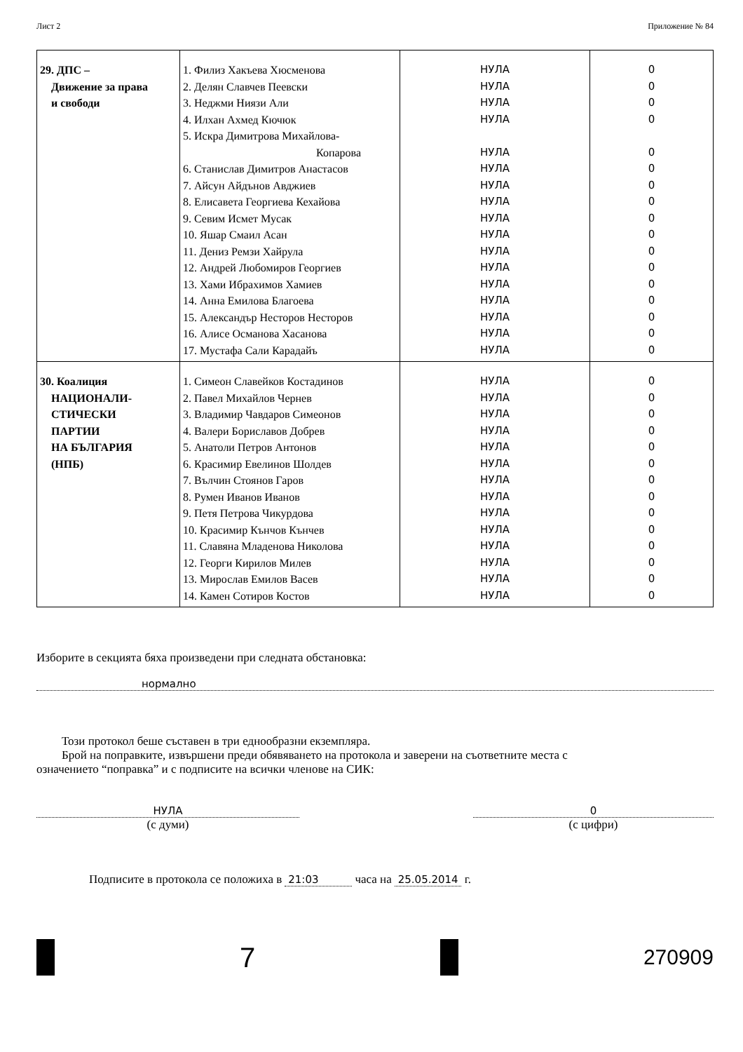Лист 2 Приложение № 84
| 29. ДПС – Движение за права и свободи | 1. Филиз Хакъева Хюсменова 2. Делян Славчев Пеевски 3. Неджми Ниязи Али 4. Илхан Ахмед Кючюк 5. Искра Димитрова Михайлова- Копарова 6. Станислав Димитров Анастасов 7. Айсун Айдънов Авджиев 8. Елисавета Георгиева Кехайова 9. Севим Исмет Мусак 10. Яшар Смаил Асан 11. Дениз Ремзи Хайрула 12. Андрей Любомиров Георгиев 13. Хами Ибрахимов Хамиев 14. Анна Емилова Благоева 15. Александър Несторов Несторов 16. Алисе Османова Хасанова 17. Мустафа Сали Карадайъ | НУЛА НУЛА НУЛА НУЛА НУЛА НУЛА НУЛА НУЛА НУЛА НУЛА НУЛА НУЛА НУЛА НУЛА НУЛА НУЛА НУЛА | 0 0 0 0 0 0 0 0 0 0 0 0 0 0 0 0 0 |
| 30. Коалиция НАЦИОНАЛИ- СТИЧЕСКИ ПАРТИИ НА БЪЛГАРИЯ (НПБ) | 1. Симеон Славейков Костадинов 2. Павел Михайлов Чернев 3. Владимир Чавдаров Симеонов 4. Валери Бориславов Добрев 5. Анатоли Петров Антонов 6. Красимир Евелинов Шолдев 7. Вълчин Стоянов Гаров 8. Румен Иванов Иванов 9. Петя Петрова Чикурдова 10. Красимир Кънчов Кънчев 11. Славяна Младенова Николова 12. Георги Кирилов Милев 13. Мирослав Емилов Васев 14. Камен Сотиров Костов | НУЛА НУЛА НУЛА НУЛА НУЛА НУЛА НУЛА НУЛА НУЛА НУЛА НУЛА НУЛА НУЛА НУЛА | 0 0 0 0 0 0 0 0 0 0 0 0 0 0 |
Изборите в секцията бяха произведени при следната обстановка:
нормално
Този протокол беше съставен в три еднообразни екземпляра.
Брой на поправките, извършени преди обявяването на протокола и заверени на съответните места с
означението “поправка” и с подписите на всички членове на СИК:
НУЛА
(с думи)
0
(с цифри)
Подписите в протокола се положиха в 21:03 часа на 25.05.2014 г.
7
270909